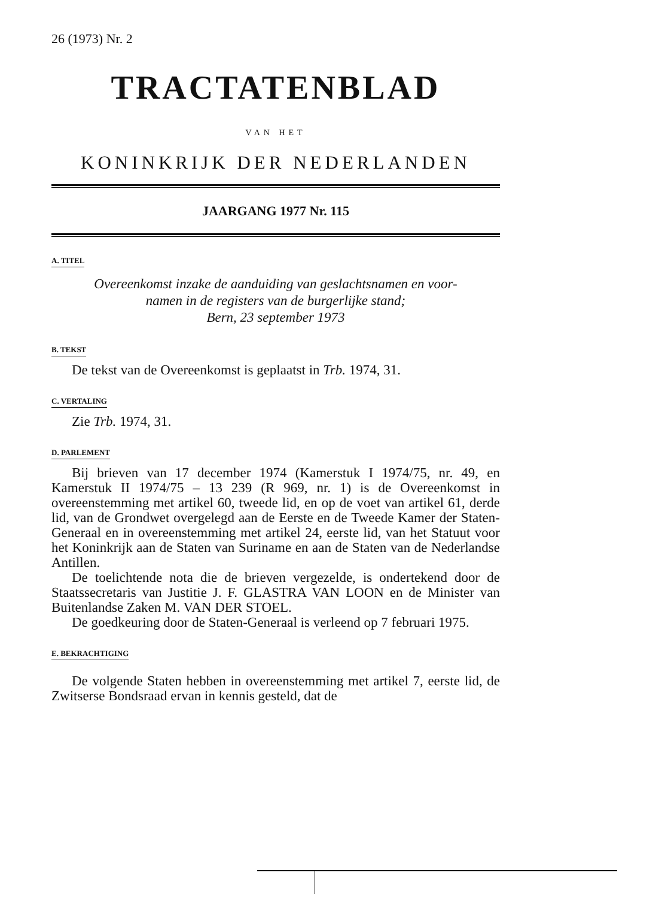26 (1973) Nr. 2
TRACTATENBLAD
VAN HET
KONINKRIJK DER NEDERLANDEN
JAARGANG 1977 Nr. 115
A. TITEL
Overeenkomst inzake de aanduiding van geslachtsnamen en voor-
namen in de registers van de burgerlijke stand;
Bern, 23 september 1973
B. TEKST
De tekst van de Overeenkomst is geplaatst in Trb. 1974, 31.
C. VERTALING
Zie Trb. 1974, 31.
D. PARLEMENT
Bij brieven van 17 december 1974 (Kamerstuk I 1974/75, nr. 49, en Kamerstuk II 1974/75 – 13 239 (R 969, nr. 1) is de Overeenkomst in overeenstemming met artikel 60, tweede lid, en op de voet van artikel 61, derde lid, van de Grondwet overgelegd aan de Eerste en de Tweede Kamer der Staten-Generaal en in overeenstemming met artikel 24, eerste lid, van het Statuut voor het Koninkrijk aan de Staten van Suriname en aan de Staten van de Nederlandse Antillen.
De toelichtende nota die de brieven vergezelde, is ondertekend door de Staatssecretaris van Justitie J. F. GLASTRA VAN LOON en de Minister van Buitenlandse Zaken M. VAN DER STOEL.
De goedkeuring door de Staten-Generaal is verleend op 7 februari 1975.
E. BEKRACHTIGING
De volgende Staten hebben in overeenstemming met artikel 7, eerste lid, de Zwitserse Bondsraad ervan in kennis gesteld, dat de